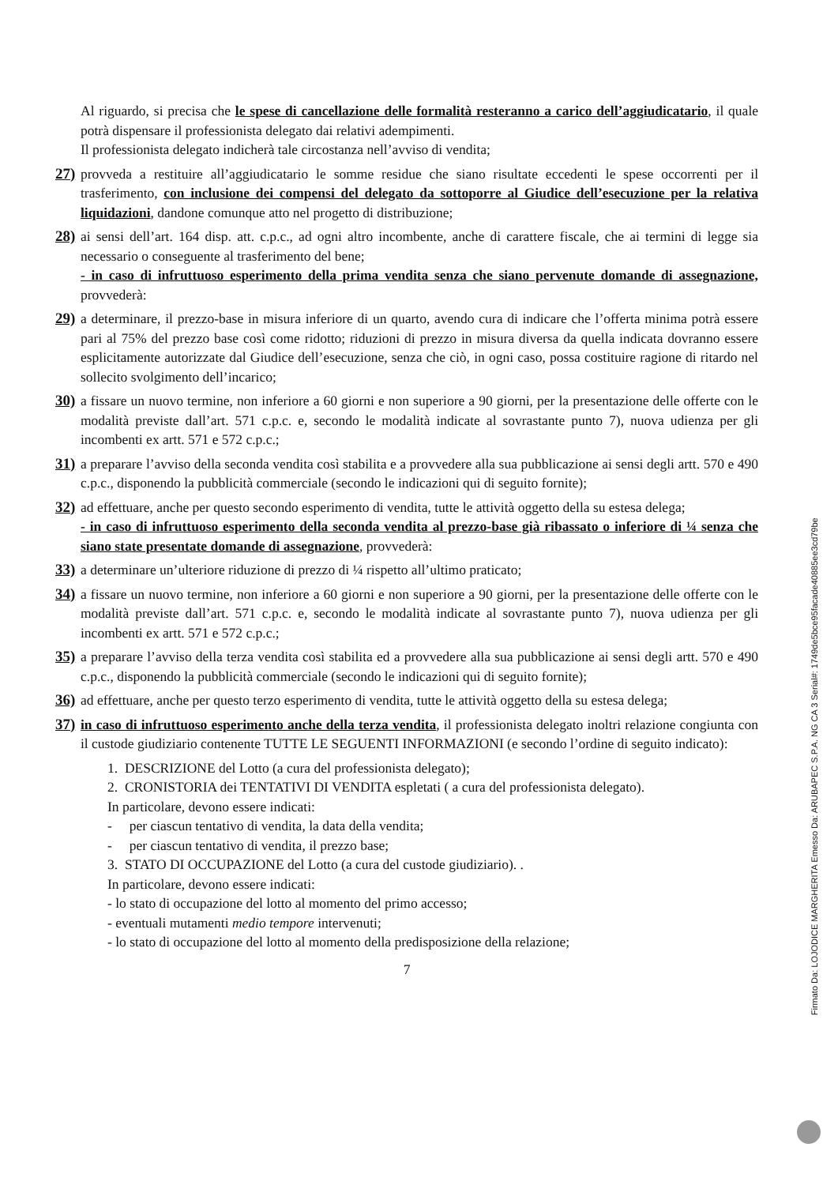Al riguardo, si precisa che le spese di cancellazione delle formalità resteranno a carico dell’aggiudicatario, il quale potrà dispensare il professionista delegato dai relativi adempimenti.
Il professionista delegato indicherà tale circostanza nell’avviso di vendita;
27)
provveda a restituire all’aggiudicatario le somme residue che siano risultate eccedenti le spese occorrenti per il trasferimento, con inclusione dei compensi del delegato da sottoporre al Giudice dell’esecuzione per la relativa liquidazioni, dandone comunque atto nel progetto di distribuzione;
28)
ai sensi dell’art. 164 disp. att. c.p.c., ad ogni altro incombente, anche di carattere fiscale, che ai termini di legge sia necessario o conseguente al trasferimento del bene;
- in caso di infruttuoso esperimento della prima vendita senza che siano pervenute domande di assegnazione, provvederà:
29)
a determinare, il prezzo-base in misura inferiore di un quarto, avendo cura di indicare che l’offerta minima potrà essere pari al 75% del prezzo base così come ridotto; riduzioni di prezzo in misura diversa da quella indicata dovranno essere esplicitamente autorizzate dal Giudice dell’esecuzione, senza che ciò, in ogni caso, possa costituire ragione di ritardo nel sollecito svolgimento dell’incarico;
30)
a fissare un nuovo termine, non inferiore a 60 giorni e non superiore a 90 giorni, per la presentazione delle offerte con le modalità previste dall’art. 571 c.p.c. e, secondo le modalità indicate al sovrastante punto 7), nuova udienza per gli incombenti ex artt. 571 e 572 c.p.c.;
31)
a preparare l’avviso della seconda vendita così stabilita e a provvedere alla sua pubblicazione ai sensi degli artt. 570 e 490 c.p.c., disponendo la pubblicità commerciale (secondo le indicazioni qui di seguito fornite);
32)
ad effettuare, anche per questo secondo esperimento di vendita, tutte le attività oggetto della su estesa delega;
- in caso di infruttuoso esperimento della seconda vendita al prezzo-base già ribassato o inferiore di ¼ senza che siano state presentate domande di assegnazione, provvederà:
33)
a determinare un’ulteriore riduzione di prezzo di ¼ rispetto all’ultimo praticato;
34)
a fissare un nuovo termine, non inferiore a 60 giorni e non superiore a 90 giorni, per la presentazione delle offerte con le modalità previste dall’art. 571 c.p.c. e, secondo le modalità indicate al sovrastante punto 7), nuova udienza per gli incombenti ex artt. 571 e 572 c.p.c.;
35)
a preparare l’avviso della terza vendita così stabilita ed a provvedere alla sua pubblicazione ai sensi degli artt. 570 e 490 c.p.c., disponendo la pubblicità commerciale (secondo le indicazioni qui di seguito fornite);
36)
ad effettuare, anche per questo terzo esperimento di vendita, tutte le attività oggetto della su estesa delega;
37)
in caso di infruttuoso esperimento anche della terza vendita, il professionista delegato inoltri relazione congiunta con il custode giudiziario contenente TUTTE LE SEGUENTI INFORMAZIONI (e secondo l’ordine di seguito indicato):
1. DESCRIZIONE del Lotto (a cura del professionista delegato);
2. CRONISTORIA dei TENTATIVI DI VENDITA espletati ( a cura del professionista delegato).
In particolare, devono essere indicati:
- per ciascun tentativo di vendita, la data della vendita;
- per ciascun tentativo di vendita, il prezzo base;
3. STATO DI OCCUPAZIONE del Lotto (a cura del custode giudiziario). .
In particolare, devono essere indicati:
- lo stato di occupazione del lotto al momento del primo accesso;
- eventuali mutamenti medio tempore intervenuti;
- lo stato di occupazione del lotto al momento della predisposizione della relazione;
7
Firmato Da: LOJODICE MARGHERITA Emesso Da: ARUBAPEC S.P.A. NG CA 3 Serial#: 1749de5bce95facade40885ee3cd79be